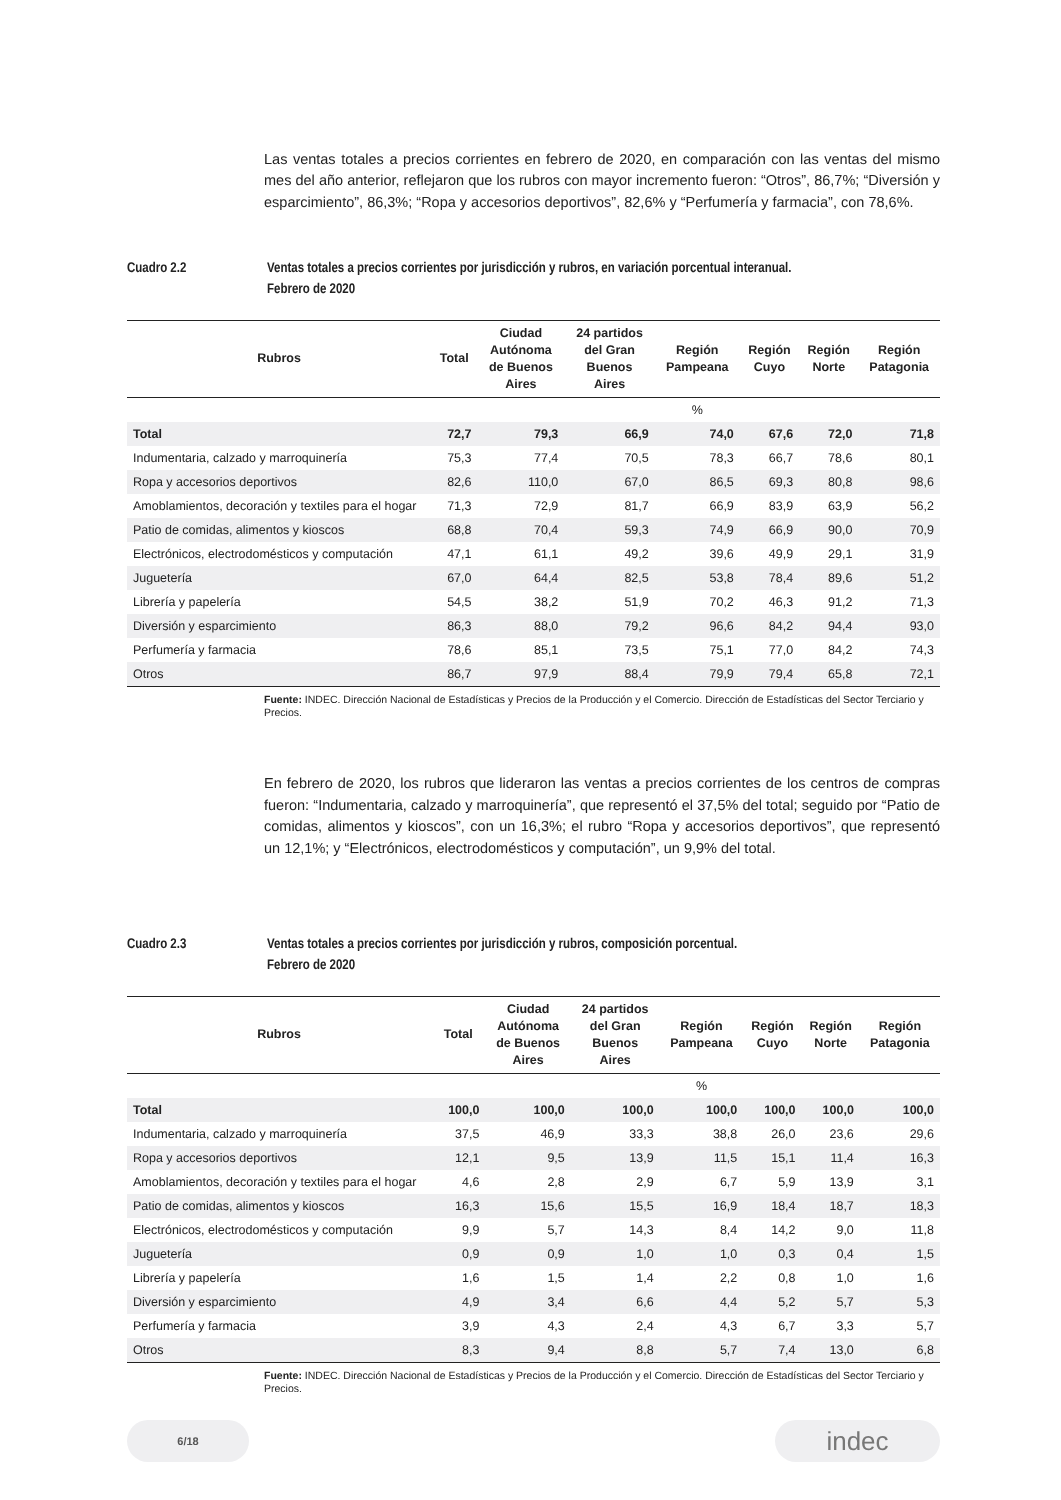Las ventas totales a precios corrientes en febrero de 2020, en comparación con las ventas del mismo mes del año anterior, reflejaron que los rubros con mayor incremento fueron: “Otros”, 86,7%; “Diversión y esparcimiento”, 86,3%; “Ropa y accesorios deportivos”, 82,6% y “Perfumería y farmacia”, con 78,6%.
Cuadro 2.2 Ventas totales a precios corrientes por jurisdicción y rubros, en variación porcentual interanual.
Febrero de 2020
| Rubros | Total | Ciudad Autónoma de Buenos Aires | 24 partidos del Gran Buenos Aires | Región Pampeana | Región Cuyo | Región Norte | Región Patagonia |
| --- | --- | --- | --- | --- | --- | --- | --- |
| | | | | % | | | |
| Total | 72,7 | 79,3 | 66,9 | 74,0 | 67,6 | 72,0 | 71,8 |
| Indumentaria, calzado y marroquinería | 75,3 | 77,4 | 70,5 | 78,3 | 66,7 | 78,6 | 80,1 |
| Ropa y accesorios deportivos | 82,6 | 110,0 | 67,0 | 86,5 | 69,3 | 80,8 | 98,6 |
| Amoblamientos, decoración y textiles para el hogar | 71,3 | 72,9 | 81,7 | 66,9 | 83,9 | 63,9 | 56,2 |
| Patio de comidas, alimentos y kioscos | 68,8 | 70,4 | 59,3 | 74,9 | 66,9 | 90,0 | 70,9 |
| Electrónicos, electrodomésticos y computación | 47,1 | 61,1 | 49,2 | 39,6 | 49,9 | 29,1 | 31,9 |
| Juguetería | 67,0 | 64,4 | 82,5 | 53,8 | 78,4 | 89,6 | 51,2 |
| Librería y papelería | 54,5 | 38,2 | 51,9 | 70,2 | 46,3 | 91,2 | 71,3 |
| Diversión y esparcimiento | 86,3 | 88,0 | 79,2 | 96,6 | 84,2 | 94,4 | 93,0 |
| Perfumería y farmacia | 78,6 | 85,1 | 73,5 | 75,1 | 77,0 | 84,2 | 74,3 |
| Otros | 86,7 | 97,9 | 88,4 | 79,9 | 79,4 | 65,8 | 72,1 |
Fuente: INDEC. Dirección Nacional de Estadísticas y Precios de la Producción y el Comercio. Dirección de Estadísticas del Sector Terciario y Precios.
En febrero de 2020, los rubros que lideraron las ventas a precios corrientes de los centros de compras fueron: “Indumentaria, calzado y marroquinería”, que representó el 37,5% del total; seguido por “Patio de comidas, alimentos y kioscos”, con un 16,3%; el rubro “Ropa y accesorios deportivos”, que representó un 12,1%; y “Electrónicos, electrodomésticos y computación”, un 9,9% del total.
Cuadro 2.3 Ventas totales a precios corrientes por jurisdicción y rubros, composición porcentual.
Febrero de 2020
| Rubros | Total | Ciudad Autónoma de Buenos Aires | 24 partidos del Gran Buenos Aires | Región Pampeana | Región Cuyo | Región Norte | Región Patagonia |
| --- | --- | --- | --- | --- | --- | --- | --- |
| | | | | % | | | |
| Total | 100,0 | 100,0 | 100,0 | 100,0 | 100,0 | 100,0 | 100,0 |
| Indumentaria, calzado y marroquinería | 37,5 | 46,9 | 33,3 | 38,8 | 26,0 | 23,6 | 29,6 |
| Ropa y accesorios deportivos | 12,1 | 9,5 | 13,9 | 11,5 | 15,1 | 11,4 | 16,3 |
| Amoblamientos, decoración y textiles para el hogar | 4,6 | 2,8 | 2,9 | 6,7 | 5,9 | 13,9 | 3,1 |
| Patio de comidas, alimentos y kioscos | 16,3 | 15,6 | 15,5 | 16,9 | 18,4 | 18,7 | 18,3 |
| Electrónicos, electrodomésticos y computación | 9,9 | 5,7 | 14,3 | 8,4 | 14,2 | 9,0 | 11,8 |
| Juguetería | 0,9 | 0,9 | 1,0 | 1,0 | 0,3 | 0,4 | 1,5 |
| Librería y papelería | 1,6 | 1,5 | 1,4 | 2,2 | 0,8 | 1,0 | 1,6 |
| Diversión y esparcimiento | 4,9 | 3,4 | 6,6 | 4,4 | 5,2 | 5,7 | 5,3 |
| Perfumería y farmacia | 3,9 | 4,3 | 2,4 | 4,3 | 6,7 | 3,3 | 5,7 |
| Otros | 8,3 | 9,4 | 8,8 | 5,7 | 7,4 | 13,0 | 6,8 |
Fuente: INDEC. Dirección Nacional de Estadísticas y Precios de la Producción y el Comercio. Dirección de Estadísticas del Sector Terciario y Precios.
6/18
indec